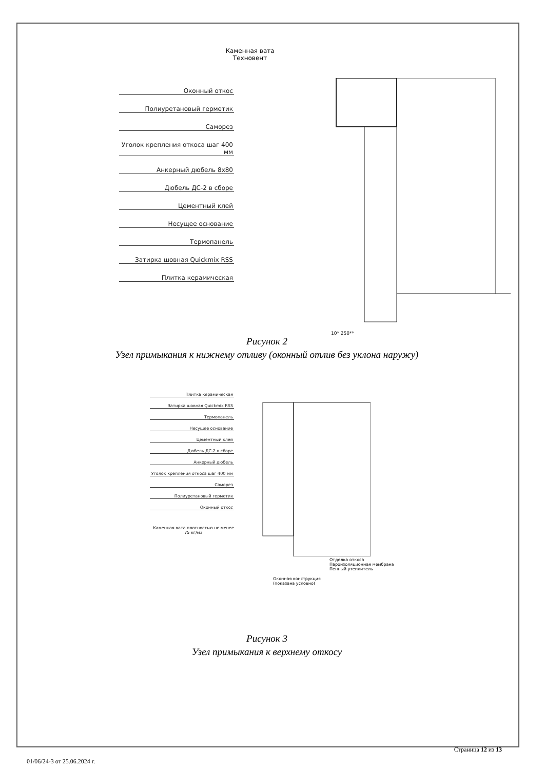Каменная вата Техновент
Оконный откос
Полиуретановый герметик
Саморез
Уголок крепления откоса шаг 400 мм
Анкерный дюбель 8х80
Дюбель ДС-2 в сборе
Цементный клей
Несущее основание
Термопанель
Затирка шовная Quickmix RSS
Плитка керамическая
10* 250**
Рисунок 2
Узел примыкания к нижнему отливу (оконный отлив без уклона наружу)
Плитка керамическая
Затирка шовная Quickmix RSS
Термопанель
Несущее основание
Цементный клей
Дюбель ДС-2 в сборе
Анкерный дюбель
Уголок крепления откоса шаг 400 мм
Саморез
Полиуретановый герметик
Оконный откос
Каменная вата плотностью не менее 75 кг/м3
Отделка откоса
Пароизоляционная мембрана
Пенный утеплитель
Оконная конструкция
(показана условно)
Рисунок 3
Узел примыкания к верхнему откосу
Страница 12 из 13
01/06/24-3 от 25.06.2024 г.